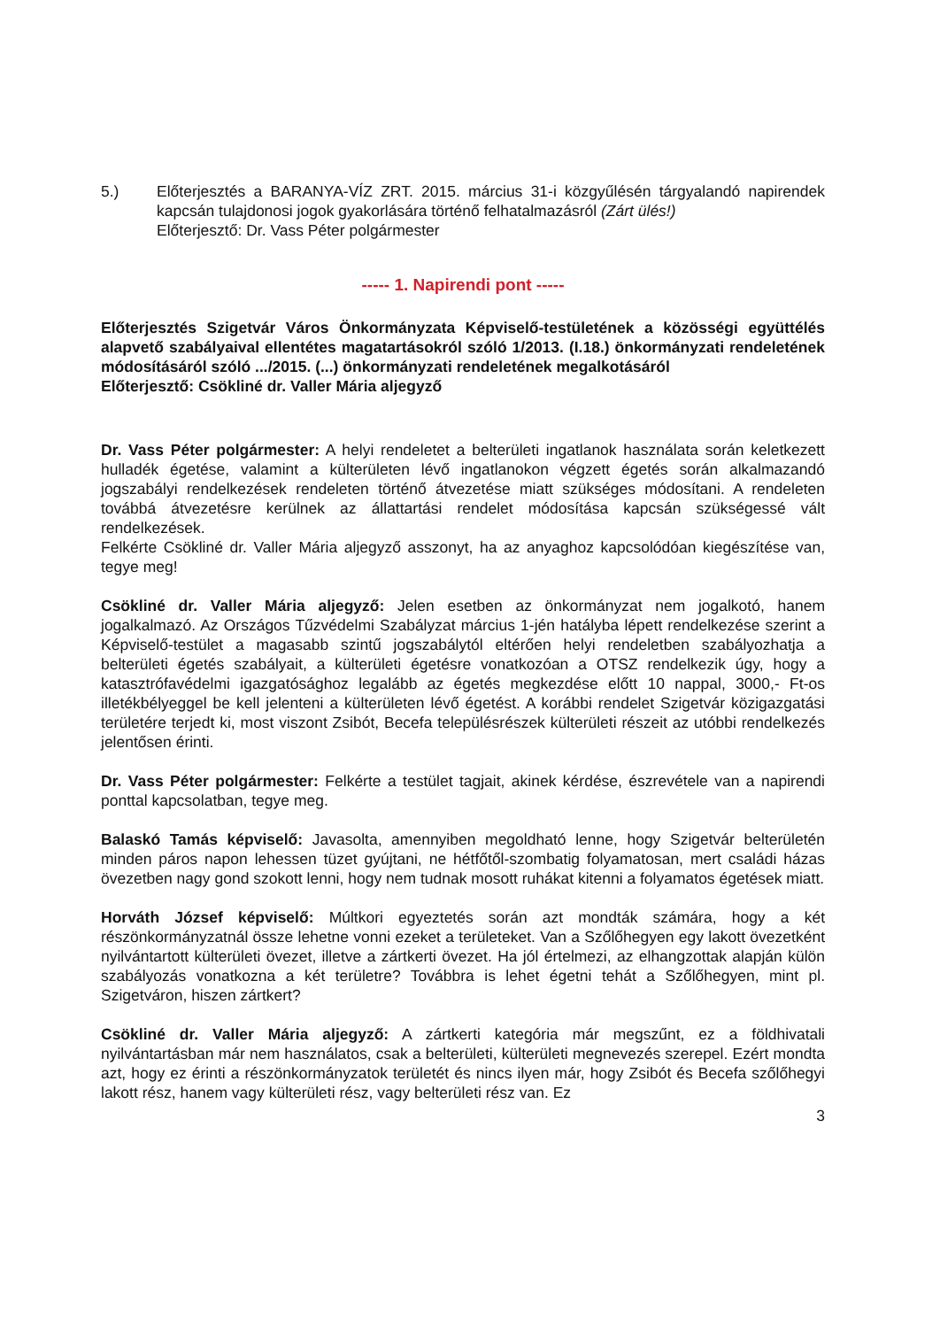5.) Előterjesztés a BARANYA-VÍZ ZRT. 2015. március 31-i közgyűlésén tárgyalandó napirendek kapcsán tulajdonosi jogok gyakorlására történő felhatalmazásról (Zárt ülés!)
Előterjesztő: Dr. Vass Péter polgármester
----- 1. Napirendi pont -----
Előterjesztés Szigetvár Város Önkormányzata Képviselő-testületének a közösségi együttélés alapvető szabályaival ellentétes magatartásokról szóló 1/2013. (I.18.) önkormányzati rendeletének módosításáról szóló .../2015. (...) önkormányzati rendeletének megalkotásáról
Előterjesztő: Csökliné dr. Valler Mária aljegyző
Dr. Vass Péter polgármester: A helyi rendeletet a belterületi ingatlanok használata során keletkezett hulladék égetése, valamint a külterületen lévő ingatlanokon végzett égetés során alkalmazandó jogszabályi rendelkezések rendeleten történő átvezetése miatt szükséges módosítani. A rendeleten továbbá átvezetésre kerülnek az állattartási rendelet módosítása kapcsán szükségessé vált rendelkezések.
Felkérte Csökliné dr. Valler Mária aljegyző asszonyt, ha az anyaghoz kapcsolódóan kiegészítése van, tegye meg!
Csökliné dr. Valler Mária aljegyző: Jelen esetben az önkormányzat nem jogalkotó, hanem jogalkalmazó. Az Országos Tűzvédelmi Szabályzat március 1-jén hatályba lépett rendelkezése szerint a Képviselő-testület a magasabb szintű jogszabálytól eltérően helyi rendeletben szabályozhatja a belterületi égetés szabályait, a külterületi égetésre vonatkozóan a OTSZ rendelkezik úgy, hogy a katasztrófavédelmi igazgatósághoz legalább az égetés megkezdése előtt 10 nappal, 3000,- Ft-os illetékbélyeggel be kell jelenteni a külterületen lévő égetést. A korábbi rendelet Szigetvár közigazgatási területére terjedt ki, most viszont Zsibót, Becefa településrészek külterületi részeit az utóbbi rendelkezés jelentősen érinti.
Dr. Vass Péter polgármester: Felkérte a testület tagjait, akinek kérdése, észrevétele van a napirendi ponttal kapcsolatban, tegye meg.
Balaskó Tamás képviselő: Javasolta, amennyiben megoldható lenne, hogy Szigetvár belterületén minden páros napon lehessen tüzet gyújtani, ne hétfőtől-szombatig folyamatosan, mert családi házas övezetben nagy gond szokott lenni, hogy nem tudnak mosott ruhákat kitenni a folyamatos égetések miatt.
Horváth József képviselő: Múltkori egyeztetés során azt mondták számára, hogy a két részönkormányzatnál össze lehetne vonni ezeket a területeket. Van a Szőlőhegyen egy lakott övezetként nyilvántartott külterületi övezet, illetve a zártkerti övezet. Ha jól értelmezi, az elhangzottak alapján külön szabályozás vonatkozna a két területre? Továbbra is lehet égetni tehát a Szőlőhegyen, mint pl. Szigetváron, hiszen zártkert?
Csökliné dr. Valler Mária aljegyző: A zártkerti kategória már megszűnt, ez a földhivatali nyilvántartásban már nem használatos, csak a belterületi, külterületi megnevezés szerepel. Ezért mondta azt, hogy ez érinti a részönkormányzatok területét és nincs ilyen már, hogy Zsibót és Becefa szőlőhegyi lakott rész, hanem vagy külterületi rész, vagy belterületi rész van. Ez
3